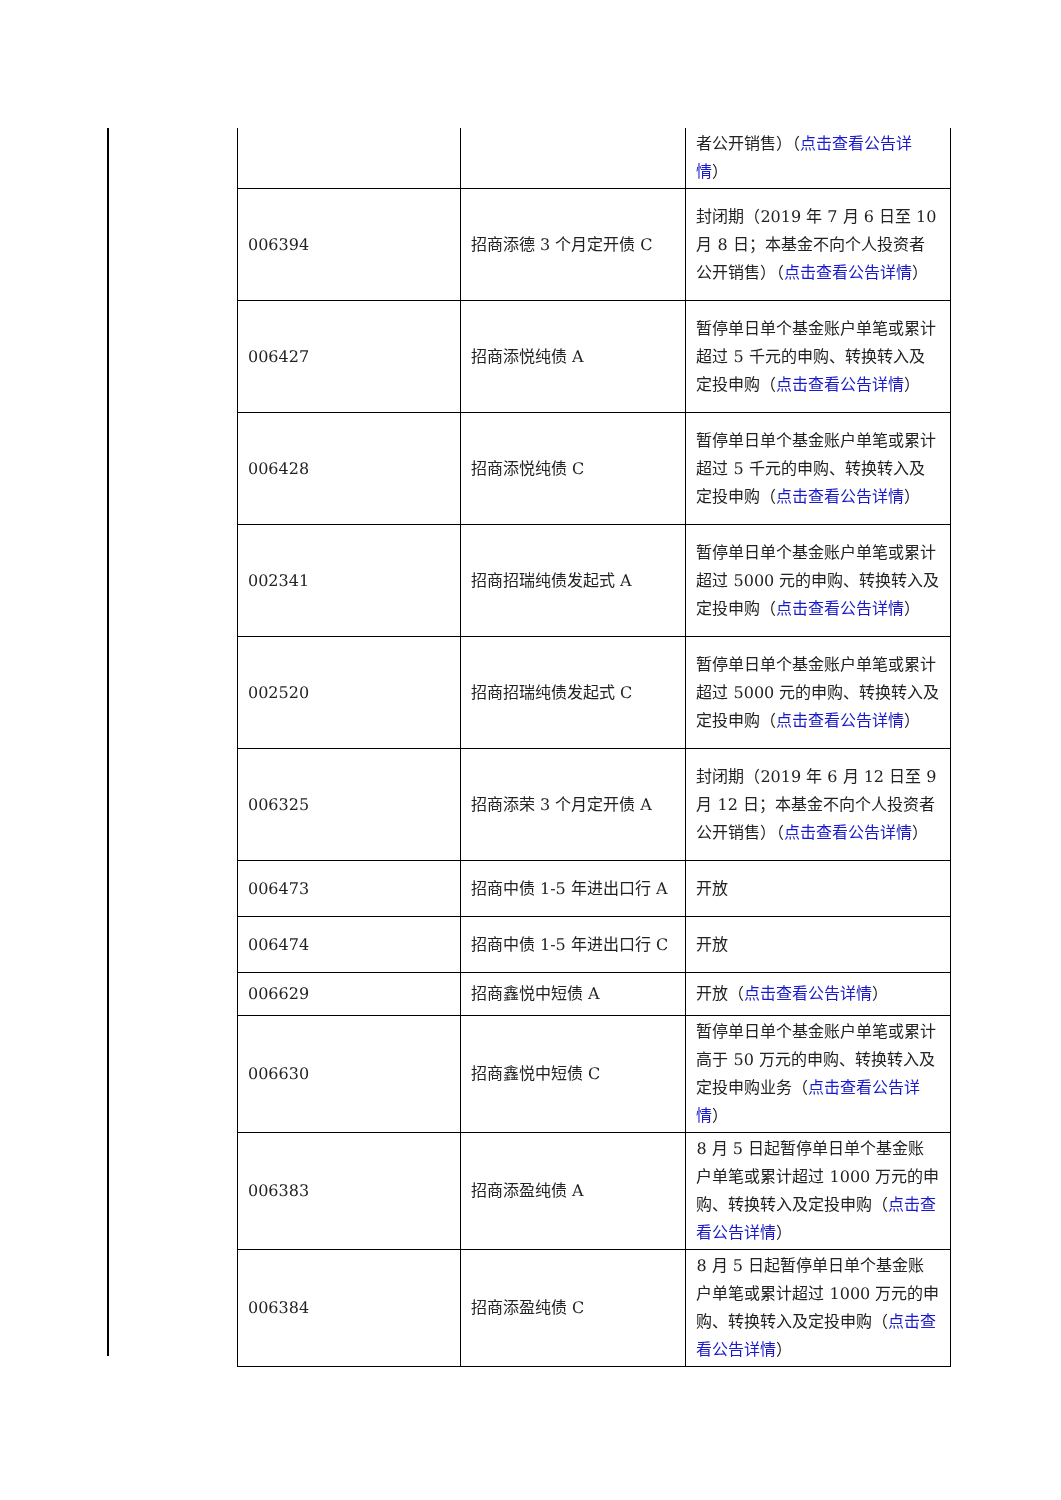| | | 者公开销售）（ 点击查看公告详情 ） |
| 006394 | 招商添德 3 个月定开债 C | 封闭期（2019 年 7 月 6 日至 10 月 8 日；本基金不向个人投资者公开销售）（ 点击查看公告详情 ） |
| 006427 | 招商添悦纯债 A | 暂停单日单个基金账户单笔或累计超过 5 千元的申购、转换转入及定投申购（ 点击查看公告详情 ） |
| 006428 | 招商添悦纯债 C | 暂停单日单个基金账户单笔或累计超过 5 千元的申购、转换转入及定投申购（ 点击查看公告详情 ） |
| 002341 | 招商招瑞纯债发起式 A | 暂停单日单个基金账户单笔或累计超过 5000 元的申购、转换转入及定投申购（ 点击查看公告详情 ） |
| 002520 | 招商招瑞纯债发起式 C | 暂停单日单个基金账户单笔或累计超过 5000 元的申购、转换转入及定投申购（ 点击查看公告详情 ） |
| 006325 | 招商添荣 3 个月定开债 A | 封闭期（2019 年 6 月 12 日至 9 月 12 日；本基金不向个人投资者公开销售）（ 点击查看公告详情 ） |
| 006473 | 招商中债 1-5 年进出口行 A | 开放 |
| 006474 | 招商中债 1-5 年进出口行 C | 开放 |
| 006629 | 招商鑫悦中短债 A | 开放（ 点击查看公告详情 ） |
| 006630 | 招商鑫悦中短债 C | 暂停单日单个基金账户单笔或累计高于 50 万元的申购、转换转入及定投申购业务（ 点击查看公告详情 ） |
| 006383 | 招商添盈纯债 A | 8 月 5 日起暂停单日单个基金账户单笔或累计超过 1000 万元的申购、转换转入及定投申购（ 点击查看公告详情 ） |
| 006384 | 招商添盈纯债 C | 8 月 5 日起暂停单日单个基金账户单笔或累计超过 1000 万元的申购、转换转入及定投申购（ 点击查看公告详情 ） |